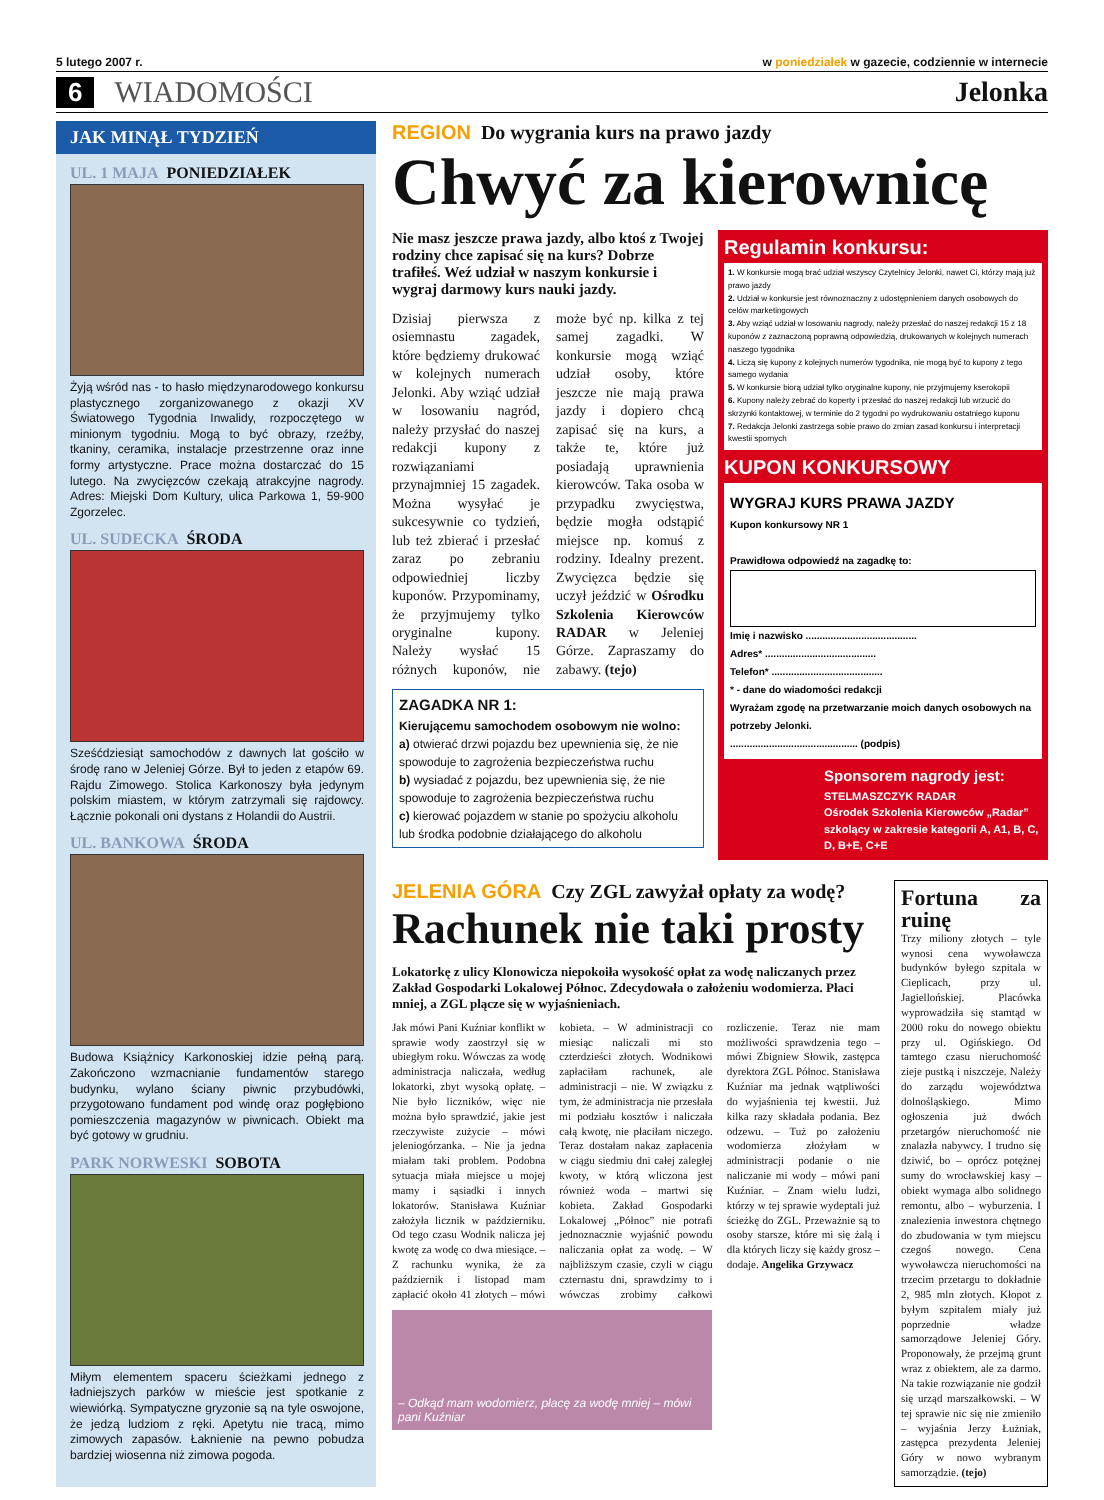5 lutego 2007 r. w poniedziałek w gazecie, codziennie w internecie
6
WIADOMOŚCI Jelonka
JAK MINĄŁ TYDZIEŃ
UL. 1 MAJA PONIEDZIAŁEK
Żyją wśród nas - to hasło międzynarodowego konkursu plastycznego zorganizowanego z okazji XV Światowego Tygodnia Inwalidy, rozpoczętego w minionym tygodniu. Mogą to być obrazy, rzeźby, tkaniny, ceramika, instalacje przestrzenne oraz inne formy artystyczne. Prace można dostarczać do 15 lutego. Na zwycięzców czekają atrakcyjne nagrody. Adres: Miejski Dom Kultury, ulica Parkowa 1, 59-900 Zgorzelec.
UL. SUDECKA ŚRODA
Sześćdziesiąt samochodów z dawnych lat gościło w środę rano w Jeleniej Górze. Był to jeden z etapów 69. Rajdu Zimowego. Stolica Karkonoszy była jedynym polskim miastem, w którym zatrzymali się rajdowcy. Łącznie pokonali oni dystans z Holandii do Austrii.
UL. BANKOWA ŚRODA
Budowa Książnicy Karkonoskiej idzie pełną parą. Zakończono wzmacnianie fundamentów starego budynku, wylano ściany piwnic przybudówki, przygotowano fundament pod windę oraz pogłębiono pomieszczenia magazynów w piwnicach. Obiekt ma być gotowy w grudniu.
PARK NORWESKI SOBOTA
Miłym elementem spaceru ścieżkami jednego z ładniejszych parków w mieście jest spotkanie z wiewiórką. Sympatyczne gryzonie są na tyle oswojone, że jedzą ludziom z ręki. Apetytu nie tracą, mimo zimowych zapasów. Łaknienie na pewno pobudza bardziej wiosenna niż zimowa pogoda.
REGION Do wygrania kurs na prawo jazdy
Chwyć za kierownicę
Nie masz jeszcze prawa jazdy, albo ktoś z Twojej rodziny chce zapisać się na kurs? Dobrze trafiłeś. Weź udział w naszym konkursie i wygraj darmowy kurs nauki jazdy.
Dzisiaj pierwsza z osiemnastu zagadek, które będziemy drukować w kolejnych numerach Jelonki. Aby wziąć udział w losowaniu nagród, należy przysłać do naszej redakcji kupony z rozwiązaniami przynajmniej 15 zagadek. Można wysyłać je sukcesywnie co tydzień, lub też zbierać i przesłać zaraz po zebraniu odpowiedniej liczby kuponów. Przypominamy, że przyjmujemy tylko oryginalne kupony. Należy wysłać 15 różnych kuponów, nie może być np. kilka z tej samej zagadki. W konkursie mogą wziąć udział osoby, które jeszcze nie mają prawa jazdy i dopiero chcą zapisać się na kurs, a także te, które już posiadają uprawnienia kierowców. Taka osoba w przypadku zwycięstwa, będzie mogła odstąpić miejsce np. komuś z rodziny. Idealny prezent. Zwycięzca będzie się uczył jeździć w Ośrodku Szkolenia Kierowców RADAR w Jeleniej Górze. Zapraszamy do zabawy. (tejo)
ZAGADKA NR 1:
Kierującemu samochodem osobowym nie wolno:
a) otwierać drzwi pojazdu bez upewnienia się, że nie spowoduje to zagrożenia bezpieczeństwa ruchu
b) wysiadać z pojazdu, bez upewnienia się, że nie spowoduje to zagrożenia bezpieczeństwa ruchu
c) kierować pojazdem w stanie po spożyciu alkoholu lub środka podobnie działającego do alkoholu
Regulamin konkursu:
1. W konkursie mogą brać udział wszyscy Czytelnicy Jelonki, nawet Ci, którzy mają już prawo jazdy
2. Udział w konkursie jest równoznaczny z udostępnieniem danych osobowych do celów marketingowych
3. Aby wziąć udział w losowaniu nagrody, należy przesłać do naszej redakcji 15 z 18 kuponów z zaznaczoną poprawną odpowiedzią, drukowanych w kolejnych numerach naszego tygodnika
4. Liczą się kupony z kolejnych numerów tygodnika, nie mogą być to kupony z tego samego wydania
5. W konkursie biorą udział tylko oryginalne kupony, nie przyjmujemy kserokopii
6. Kupony należy zebrać do koperty i przesłać do naszej redakcji lub wrzucić do skrzynki kontaktowej, w terminie do 2 tygodni po wydrukowaniu ostatniego kuponu
7. Redakcja Jelonki zastrzega sobie prawo do zmian zasad konkursu i interpretacji kwestii spornych
KUPON KONKURSOWY
WYGRAJ KURS PRAWA JAZDY
Kupon konkursowy NR 1
Prawidłowa odpowiedź na zagadkę to:
Imię i nazwisko ........................................
Adres* ........................................
Telefon* ........................................
* - dane do wiadomości redakcji
Wyrażam zgodę na przetwarzanie moich danych osobowych na potrzeby Jelonki.
.............................................. (podpis)
Sponsorem nagrody jest:
STELMASZCZYK RADAR
Ośrodek Szkolenia Kierowców „Radar” szkolący w zakresie kategorii A, A1, B, C, D, B+E, C+E
JELENIA GÓRA Czy ZGL zawyżał opłaty za wodę?
Rachunek nie taki prosty
Lokatorkę z ulicy Klonowicza niepokoiła wysokość opłat za wodę naliczanych przez Zakład Gospodarki Lokalowej Północ. Zdecydowała o założeniu wodomierza. Płaci mniej, a ZGL plącze się w wyjaśnieniach.
Jak mówi Pani Kuźniar konflikt w sprawie wody zaostrzył się w ubiegłym roku. Wówczas za wodę administracja naliczała, według lokatorki, zbyt wysoką opłatę. – Nie było liczników, więc nie można było sprawdzić, jakie jest rzeczywiste zużycie – mówi jeleniogórzanka. – Nie ja jedna miałam taki problem. Podobna sytuacja miała miejsce u mojej mamy i sąsiadki i innych lokatorów. Stanisława Kuźniar założyła licznik w październiku. Od tego czasu Wodnik nalicza jej kwotę za wodę co dwa miesiące. – Z rachunku wynika, że za październik i listopad mam zapłacić około 41 złotych – mówi kobieta. – W administracji co miesiąc naliczali mi sto czterdzieści złotych. Wodnikowi zapłaciłam rachunek, ale administracji – nie. W związku z tym, że administracja nie przesłała mi podziału kosztów i naliczała całą kwotę, nie płaciłam niczego. Teraz dostałam nakaz zapłacenia w ciągu siedmiu dni całej zaległej kwoty, w którą wliczona jest również woda – martwi się kobieta. Zakład Gospodarki Lokalowej „Północ” nie potrafi jednoznacznie wyjaśnić powodu naliczania opłat za wodę. – W najbliższym czasie, czyli w ciągu czternastu dni, sprawdzimy to i wówczas zrobimy całkowi rozliczenie. Teraz nie mam możliwości sprawdzenia tego – mówi Zbigniew Słowik, zastępca dyrektora ZGL Północ. Stanisława Kuźniar ma jednak wątpliwości do wyjaśnienia tej kwestii. Już kilka razy składała podania. Bez odzewu. – Tuż po założeniu wodomierza złożyłam w administracji podanie o nie naliczanie mi wody – mówi pani Kuźniar. – Znam wielu ludzi, którzy w tej sprawie wydeptali już ścieżkę do ZGL. Przeważnie są to osoby starsze, które mi się żalą i dla których liczy się każdy grosz – dodaje. Angelika Grzywacz
– Odkąd mam wodomierz, płacę za wodę mniej – mówi pani Kuźniar
Fortuna za ruinę
Trzy miliony złotych – tyle wynosi cena wywoławcza budynków byłego szpitala w Cieplicach, przy ul. Jagiellońskiej. Placówka wyprowadziła się stamtąd w 2000 roku do nowego obiektu przy ul. Ogińskiego. Od tamtego czasu nieruchomość zieje pustką i niszczeje. Należy do zarządu województwa dolnośląskiego. Mimo ogłoszenia już dwóch przetargów nieruchomość nie znalazła nabywcy. I trudno się dziwić, bo – oprócz potężnej sumy do wrocławskiej kasy – obiekt wymaga albo solidnego remontu, albo – wyburzenia. I znalezienia inwestora chętnego do zbudowania w tym miejscu czegoś nowego. Cena wywoławcza nieruchomości na trzecim przetargu to dokładnie 2, 985 mln złotych. Kłopot z byłym szpitalem miały już poprzednie władze samorządowe Jeleniej Góry. Proponowały, że przejmą grunt wraz z obiektem, ale za darmo. Na takie rozwiązanie nie godził się urząd marszałkowski. – W tej sprawie nic się nie zmieniło – wyjaśnia Jerzy Łużniak, zastępca prezydenta Jeleniej Góry w nowo wybranym samorządzie. (tejo)